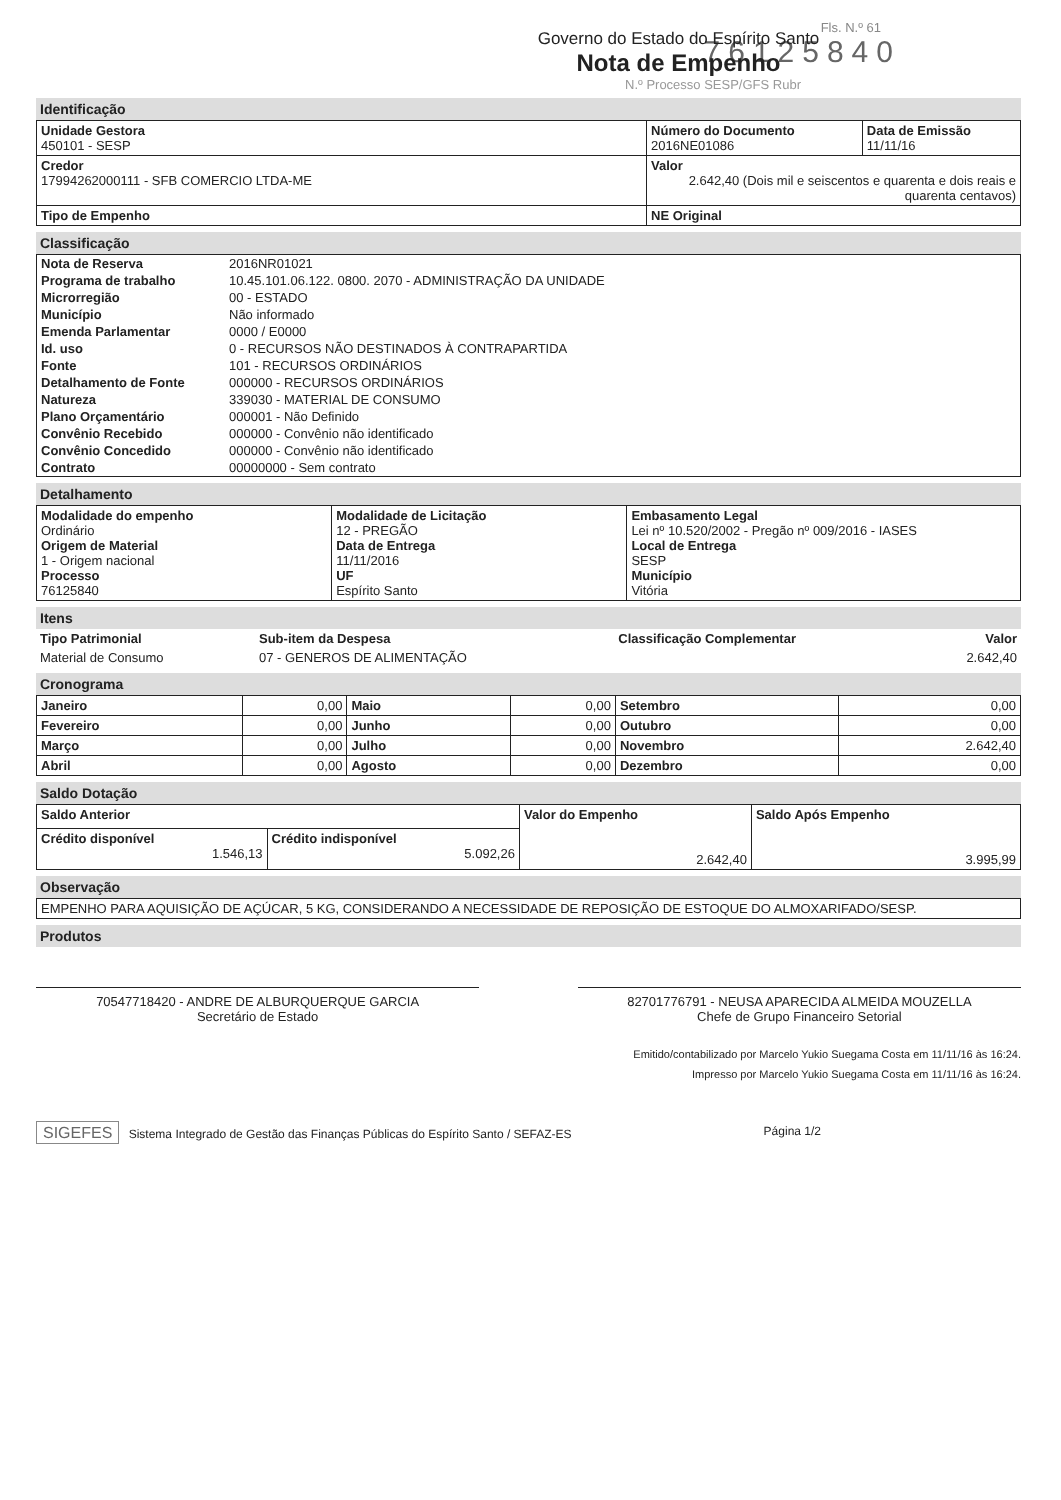Fls. N.º 61
76125840
Governo do Estado do Espírito Santo
Nota de Empenho
N.º Processo SESP/GFS Rubr
Identificação
| Unidade Gestora 450101 - SESP | Número do Documento 2016NE01086 | Data de Emissão 11/11/16 |
| | Valor 2.642,40 (Dois mil e seiscentos e quarenta e dois reais e quarenta centavos) | |
| Credor 17994262000111 - SFB COMERCIO LTDA-ME | | |
| Tipo de Empenho | NE Original | |
Classificação
| Nota de Reserva | 2016NR01021 |
| Programa de trabalho | 10.45.101.06.122. 0800. 2070 - ADMINISTRAÇÃO DA UNIDADE |
| Microrregião | 00 - ESTADO |
| Município | Não informado |
| Emenda Parlamentar | 0000 / E0000 |
| Id. uso | 0 - RECURSOS NÃO DESTINADOS À CONTRAPARTIDA |
| Fonte | 101 - RECURSOS ORDINÁRIOS |
| Detalhamento de Fonte | 000000 - RECURSOS ORDINÁRIOS |
| Natureza | 339030 - MATERIAL DE CONSUMO |
| Plano Orçamentário | 000001 - Não Definido |
| Convênio Recebido | 000000 - Convênio não identificado |
| Convênio Concedido | 000000 - Convênio não identificado |
| Contrato | 00000000 - Sem contrato |
Detalhamento
| Modalidade do empenho Ordinário Origem de Material 1 - Origem nacional Processo 76125840 | Modalidade de Licitação 12 - PREGÃO Data de Entrega 11/11/2016 UF Espírito Santo | Embasamento Legal Lei nº 10.520/2002 - Pregão nº 009/2016 - IASES Local de Entrega SESP Município Vitória |
Itens
| Tipo Patrimonial | Sub-item da Despesa | Classificação Complementar | Valor |
| --- | --- | --- | --- |
| Material de Consumo | 07 - GENEROS DE ALIMENTAÇÃO | | 2.642,40 |
Cronograma
| Janeiro | 0,00 | Maio | 0,00 | Setembro | 0,00 |
| Fevereiro | 0,00 | Junho | 0,00 | Outubro | 0,00 |
| Março | 0,00 | Julho | 0,00 | Novembro | 2.642,40 |
| Abril | 0,00 | Agosto | 0,00 | Dezembro | 0,00 |
Saldo Dotação
| Saldo Anterior | | Valor do Empenho 2.642,40 | Saldo Após Empenho 3.995,99 |
| Crédito disponível 1.546,13 | Crédito indisponível 5.092,26 | | |
Observação
| EMPENHO PARA AQUISIÇÃO DE AÇÚCAR, 5 KG, CONSIDERANDO A NECESSIDADE DE REPOSIÇÃO DE ESTOQUE DO ALMOXARIFADO/SESP. |
Produtos
70547718420 - ANDRE DE ALBURQUERQUE GARCIA
Secretário de Estado
82701776791 - NEUSA APARECIDA ALMEIDA MOUZELLA
Chefe de Grupo Financeiro Setorial
Emitido/contabilizado por Marcelo Yukio Suegama Costa em 11/11/16 às 16:24.
Impresso por Marcelo Yukio Suegama Costa em 11/11/16 às 16:24.
SIGEFES Sistema Integrado de Gestão das Finanças Públicas do Espírito Santo / SEFAZ-ES
Página 1/2